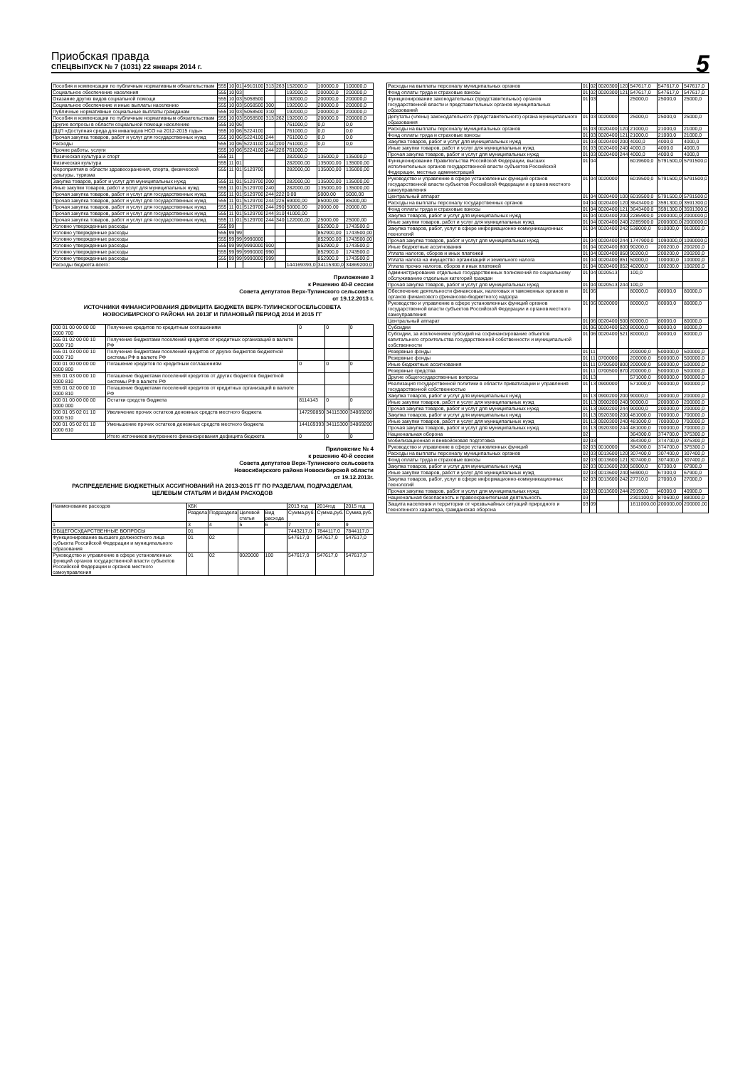Приобская правда
СПЕЦВЫПУСК № 7 (1031) 22 января 2014 г.
5
| Пособия и компенсации по публичным нормативным обязательствам | 555 | 10 | 01 | 4910100 | 313 | 263 | 152000,0 | 100000,0 | 100000,0 |
| Социальное обеспечение населения | 555 | 10 | 03 | | | | 192000,0 | 200000,0 | 200000,0 |
| Оказание других видов социальной помощи | 555 | 10 | 03 | 5058500 | | | 192000,0 | 200000,0 | 200000,0 |
| Социальное обеспечение и иные выплаты населению | 555 | 10 | 03 | 5058500 | 300 | | 192000,0 | 200000,0 | 200000,0 |
| Публичные нормативные социальные выплаты гражданам | 555 | 10 | 03 | 5058500 | 310 | | 192000,0 | 200000,0 | 200000,0 |
| Пособия и компенсации по публичным нормативным обязательствам | 555 | 10 | 03 | 5058500 | 313 | 262 | 192000,0 | 200000,0 | 200000,0 |
| Другие вопросы в области социальной помощи населению | 555 | 10 | 06 | | | | 761000,0 | 0,0 | 0,0 |
| ДЦП «Доступная среда для инвалидов НСО на 2012-2015 годы» | 555 | 10 | 06 | 5224100 | | | 761000,0 | 0,0 | 0,0 |
| Прочая закупка товаров, работ и услуг для государственных нужд | 555 | 10 | 06 | 5224100 | 244 | | 761000,0 | 0,0 | 0,0 |
| Расходы | 555 | 10 | 06 | 5224100 | 244 | 200 | 761000,0 | 0,0 | 0,0 |
| Прочие работы, услуги | 555 | 10 | 06 | 5224100 | 244 | 226 | 761000,0 | | |
| Физическая культура и спорт | 555 | 11 | | | | | 282000,0 | 135000,0 | 135000,0 |
| Физическая культура | 555 | 11 | 01 | | | | 282000,00 | 135000,00 | 135000,00 |
| Мероприятия в области здравоохранения, спорта, физической культуры, туризма | 555 | 11 | 01 | 5129700 | | | 282000,00 | 135000,00 | 135000,00 |
| Закупка товаров, работ и услуг для муниципальных нужд | 555 | 11 | 01 | 5129700 | 200 | | 282000,00 | 135000,00 | 135000,00 |
| Иные закупки товаров, работ и услуг для муниципальных нужд | 555 | 11 | 01 | 5129700 | 240 | | 282000,00 | 135000,00 | 135000,00 |
| Прочая закупка товаров, работ и услуг для государственных нужд | 555 | 11 | 01 | 5129700 | 244 | 222 | 0,00 | 5000,00 | 5000,00 |
| Прочая закупка товаров, работ и услуг для государственных нужд | 555 | 11 | 01 | 5129700 | 244 | 226 | 69000,00 | 85000,00 | 85000,00 |
| Прочая закупка товаров, работ и услуг для государственных нужд | 555 | 11 | 01 | 5129700 | 244 | 290 | 50000,00 | 20000,00 | 20000,00 |
| Прочая закупка товаров, работ и услуг для государственных нужд | 555 | 11 | 01 | 5129700 | 244 | 310 | 41000,00 | | |
| Прочая закупка товаров, работ и услуг для государственных нужд | 555 | 11 | 01 | 5129700 | 244 | 340 | 122000,00 | 25000,00 | 25000,00 |
| Условно утвержденные расходы | 555 | 99 | | | | | | 852900,0 | 1743500,0 |
| Условно утвержденные расходы | 555 | 99 | 99 | | | | | 852900,00 | 1743500,00 |
| Условно утвержденные расходы | 555 | 99 | 99 | 9990000 | | | | 852900,00 | 1743500,00 |
| Условно утвержденные расходы | 555 | 99 | 99 | 9990000 | 900 | | | 852900,0 | 1743500,0 |
| Условно утвержденные расходы | 555 | 99 | 99 | 9990000 | 990 | | | 852900,0 | 1743500,0 |
| Условно утвержденные расходы | 555 | 99 | 99 | 9990000 | 999 | | | 852900,0 | 1743500,0 |
| Расходы бюджета-всего: | | | | | | | 144169393,0 | 34115300,0 | 34869200,0 |
Приложение 3
к Решению 40-й сессии
Совета депутатов Верх-Тулинского сельсовета
от 19.12.2013 г.
ИСТОЧНИКИ ФИНАНСИРОВАНИЯ ДЕФИЦИТА БЮДЖЕТА ВЕРХ-ТУЛИНСКОГОСЕЛЬСОВЕТА
НОВОСИБИРСКОГО РАЙОНА НА 2013Г И ПЛАНОВЫЙ ПЕРИОД 2014 И 2015 ГГ
| 000 01 00 00 00 00 0000 700 | Получение кредитов по кредитным соглашениям | 0 | 0 | 0 |
| 555 01 02 00 00 10 0000 710 | Получение бюджетами поселений кредитов от кредитных организаций в валюте РФ | | | |
| 555 01 03 00 00 10 0000 710 | Получение бюджетами поселений кредитов от других бюджетов бюджетной системы РФ в валюте РФ | | | |
| 000 01 00 00 00 00 0000 800 | Погашение кредитов по кредитным соглашениям | 0 | 0 | 0 |
| 555 01 03 00 00 10 0000 810 | Погашение бюджетами поселений кредитов от других бюджетов бюджетной системы РФ в валюте РФ | | | |
| 555 01 02 00 00 10 0000 810 | Погашение бюджетами поселений кредитов от кредитных организаций в валюте РФ | | | |
| 000 01 00 00 00 00 0000 000 | Остатки средств бюджета | 8114143 | 0 | 0 |
| 000 01 05 02 01 10 0000 510 | Увеличение прочих остатков денежных средств местного бюджета | 147290850 | 34115300 | 34869200 |
| 000 01 05 02 01 10 0000 610 | Уменьшение прочих остатков денежных средств местного бюджета | 144169393 | 34115300 | 34869200 |
| | Итого источников внутреннего финансирования дефицита бюджета | 0 | 0 | 0 |
Приложение № 4
к решению 40-й сессии
Совета депутатов Верх-Тулинского сельсовета
Новосибирского района Новосибирской области
от 19.12.2013г.
РАСПРЕДЕЛЕНИЕ БЮДЖЕТНЫХ АССИГНОВАНИЙ НА 2013-2015 ГГ ПО РАЗДЕЛАМ, ПОДРАЗДЕЛАМ,
ЦЕЛЕВЫМ СТАТЬЯМ И ВИДАМ РАСХОДОВ
| Наименование расходов | КБК | | | | 2013 год | 2014год | 2015 год |
| --- | --- | --- | --- | --- | --- | --- | --- |
| | Раздела | Подраздела | Целевой статьи | Вид расхода | Сумма,руб. | Сумма,руб. | Сумма,руб. |
| 1 | 3 | 4 | 5 | 6 | 7 | 8 | 9 |
| ОБЩЕГОСУДАРСТВЕННЫЕ ВОПРОСЫ | 01 | | | | 7443217,0 | 7844117,0 | 7844117,0 |
| Функционирование высшего должностного лица субъекта Российской Федерации и муниципального образования | 01 | 02 | | | 547617,0 | 547617,0 | 547617,0 |
| Руководство и управление в сфере установленных функций органов государственной власти субъектов Российской Федерации и органов местного самоуправления | 01 | 02 | 0020000 | 100 | 547617,0 | 547617,0 | 547617,0 |
| Расходы на выплаты персоналу муниципальных органов | 01 | 02 | 0020300 | 120 | 547617,0 | 547617,0 | 547617,0 |
| Фонд оплаты труда и страховые взносы | 01 | 02 | 0020300 | 121 | 547617,0 | 547617,0 | 547617,0 |
| Функционирование законодательных (представительных) органов государственной власти и представительных органов муниципальных образований | 01 | 03 | | | 25000,0 | 25000,0 | 25000,0 |
| Депутаты (члены) законодательного (представительного) органа муниципального образования | 01 | 03 | 0020000 | | 25000,0 | 25000,0 | 25000,0 |
| Расходы на выплаты персоналу муниципальных органов | 01 | 03 | 0020400 | 120 | 21000,0 | 21000,0 | 21000,0 |
| Фонд оплаты труда и страховые взносы | 01 | 03 | 0020400 | 121 | 21000,0 | 21000,0 | 21000,0 |
| Закупка товаров, работ и услуг для муниципальных нужд | 01 | 03 | 0020400 | 200 | 4000,0 | 4000,0 | 4000,0 |
| Иные закупки товаров, работ и услуг для муниципальных нужд | 01 | 03 | 0020400 | 240 | 4000,0 | 4000,0 | 4000,0 |
| Прочая закупка товаров, работ и услуг для муниципальных нужд | 01 | 03 | 0020400 | 244 | 4000,0 | 4000,0 | 4000,0 |
| Функционирование Правительства Российской Федерации, высших исполнительных органов государственной власти субъектов Российской Федерации, местных администраций | 01 | 04 | | | 6019600,0 | 5791500,0 | 5791500,0 |
| Руководство и управление в сфере установленных функций органов государственной власти субъектов Российской Федерации и органов местного самоуправления | 01 | 04 | 0020000 | | 6019500,0 | 5791500,0 | 5791500,0 |
| Центральный аппарат | 01 | 04 | 0020400 | 100 | 6019500,0 | 5791500,0 | 5791500,0 |
| Расходы на выплаты персоналу государственных органов | 04 | 04 | 0020400 | 120 | 3643400,0 | 3591300,0 | 3591300,0 |
| Фонд оплаты труда и страховые взносы | 01 | 04 | 0020400 | 121 | 3643400,0 | 3591300,0 | 3591300,0 |
| Закупка товаров, работ и услуг для муниципальных нужд | 01 | 04 | 0020400 | 200 | 2285900,0 | 2000000,0 | 2000000,0 |
| Иные закупки товаров, работ и услуг для муниципальных нужд | 01 | 04 | 0020400 | 240 | 2285900,0 | 2000000,0 | 2000000,0 |
| Закупка товаров, работ, услуг в сфере информационно-коммуникационных технологий | 01 | 04 | 0020400 | 242 | 538000,0 | 910000,0 | 910000,0 |
| Прочая закупка товаров, работ и услуг для муниципальных нужд | 01 | 04 | 0020400 | 244 | 1747900,0 | 1090000,0 | 1090000,0 |
| Иные бюджетные ассигнования | 01 | 04 | 0020400 | 800 | 90200,0 | 200200,0 | 200200,0 |
| Уплата налогов, сборов и иных платежей | 01 | 04 | 0020400 | 850 | 90200,0 | 200200,0 | 200200,0 |
| Уплата налога на имущество организаций и земельного налога | 01 | 04 | 0020400 | 851 | 50000,0 | 100000,0 | 100000,0 |
| Уплата прочих налогов, сборов и иных платежей | 01 | 04 | 0020400 | 852 | 40200,0 | 100200,0 | 100200,0 |
| Администрирование отдельных государственных полномочий по социальному обслуживанию отдельных категорий граждан | 01 | 04 | 0020513 | | 100,0 | | |
| Прочая закупка товаров, работ и услуг для муниципальных нужд | 01 | 04 | 0020513 | 244 | 100,0 | | |
| Обеспечение деятельности финансовых, налоговых и таможенных органов и органов финансового (финансово-бюджетного) надзора | 01 | 06 | | | 80000,0 | 80000,0 | 80000,0 |
| Руководство и управление в сфере установленных функций органов государственной власти субъектов Российской Федерации и органов местного самоуправления | 01 | 06 | 0020000 | | 80000,0 | 80000,0 | 80000,0 |
| Центральный аппарат | 01 | 06 | 0020400 | 500 | 80000,0 | 80000,0 | 80000,0 |
| Субсидии | 01 | 06 | 0020400 | 520 | 80000,0 | 80000,0 | 80000,0 |
| Субсидии, за исключением субсидий на софинансирование объектов капитального строительства государственной собственности и муниципальной собственности | 01 | 06 | 0020400 | 521 | 80000,0 | 80000,0 | 80000,0 |
| Резервные фонды | 01 | 11 | | | 200000,0 | 500000,0 | 500000,0 |
| Резервные фонды | 01 | 11 | 0700000 | | 200000,0 | 500000,0 | 500000,0 |
| Иные бюджетные ассигнования | 01 | 11 | 0700500 | 800 | 200000,0 | 500000,0 | 500000,0 |
| Резервные средства | 01 | 11 | 0700500 | 870 | 200000,0 | 500000,0 | 500000,0 |
| Другие общегосударственные вопросы | 01 | 13 | | | 571000,0 | 900000,0 | 900000,0 |
| Реализация государственной политики в области приватизации и управления государственной собственностью | 01 | 13 | 0900000 | | 571000,0 | 900000,0 | 900000,0 |
| Закупка товаров, работ и услуг для муниципальных нужд | 01 | 13 | 0900200 | 200 | 90000,0 | 200000,0 | 200000,0 |
| Иные закупки товаров, работ и услуг для муниципальных нужд | 01 | 13 | 0900200 | 240 | 90000,0 | 200000,0 | 200000,0 |
| Прочая закупка товаров, работ и услуг для муниципальных нужд | 01 | 13 | 0900200 | 244 | 90000,0 | 200000,0 | 200000,0 |
| Закупка товаров, работ и услуг для муниципальных нужд | 01 | 13 | 0920300 | 200 | 481000,0 | 700000,0 | 700000,0 |
| Иные закупки товаров, работ и услуг для муниципальных нужд | 01 | 13 | 0920300 | 240 | 481000,0 | 700000,0 | 700000,0 |
| Прочая закупка товаров, работ и услуг для муниципальных нужд | 01 | 13 | 0920300 | 244 | 481000,0 | 700000,0 | 700000,0 |
| Национальная оборона | 02 | | | | 364300,0 | 374700,0 | 375300,0 |
| Мобилизационная и вневойсковая подготовка | 02 | 03 | | | 364300,0 | 374700,0 | 375300,0 |
| Руководство и управление в сфере установленных функций | 02 | 03 | 0010000 | | 364300,0 | 374700,0 | 375300,0 |
| Расходы на выплаты персоналу муниципальных органов | 02 | 03 | 0013600 | 120 | 307400,0 | 307400,0 | 307400,0 |
| Фонд оплаты труда и страховые взносы | 02 | 03 | 0013600 | 121 | 307400,0 | 307400,0 | 307400,0 |
| Закупка товаров, работ и услуг для муниципальных нужд | 02 | 03 | 0013600 | 200 | 56900,0 | 67300,0 | 67900,0 |
| Иные закупки товаров, работ и услуг для муниципальных нужд | 02 | 03 | 0013600 | 240 | 56900,0 | 67300,0 | 67900,0 |
| Закупка товаров, работ, услуг в сфере информационно-коммуникационных технологий | 02 | 03 | 0013600 | 242 | 27710,0 | 27000,0 | 27000,0 |
| Прочая закупка товаров, работ и услуг для муниципальных нужд | 02 | 03 | 0013600 | 244 | 29190,0 | 40300,0 | 40900,0 |
| Национальная безопасность и правоохранительная деятельность | 03 | | | | 2301100,0 | 870600,0 | 880000,0 |
| Защита населения и территории от чрезвычайных ситуаций природного и техногенного характера, гражданская оборона | 03 | 09 | | | 1611000,00 | 200000,00 | 200000,00 |